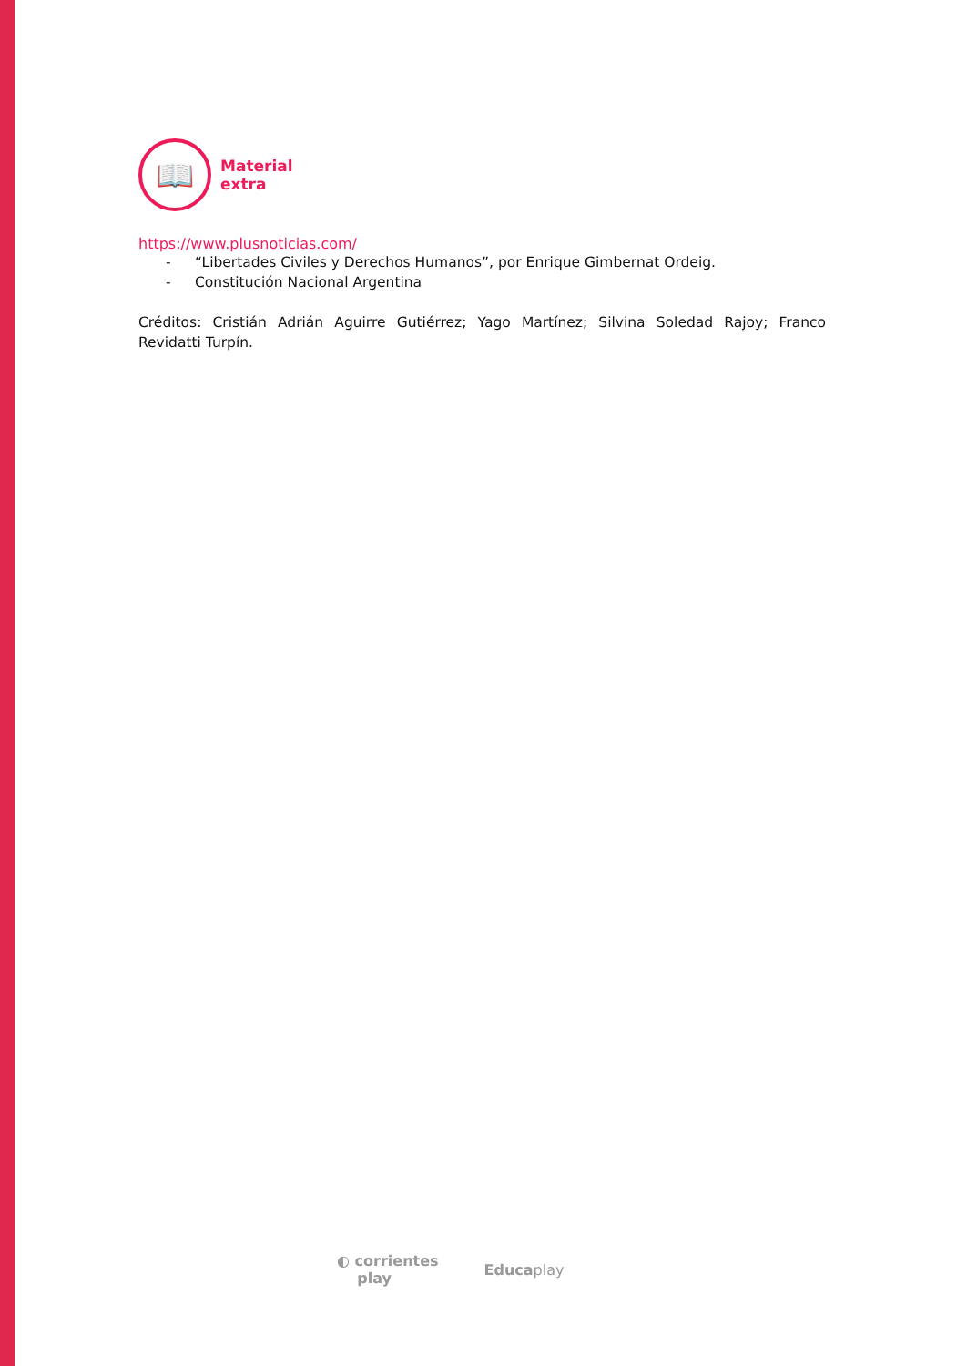📖
Material
extra
https://www.plusnoticias.com/
- “Libertades Civiles y Derechos Humanos”, por Enrique Gimbernat Ordeig.
- Constitución Nacional Argentina
Créditos: Cristián Adrián Aguirre Gutiérrez; Yago Martínez; Silvina Soledad Rajoy; Franco Revidatti Turpín.
◐ corrientes
play
Educaplay